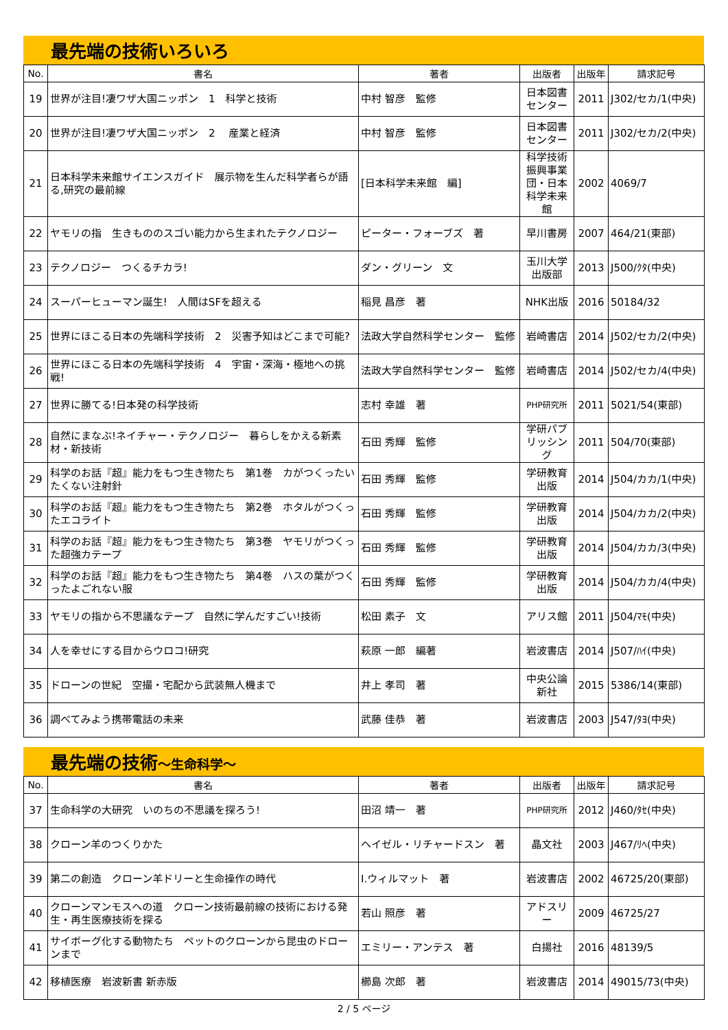最先端の技術いろいろ
| No. | 書名 | 著者 | 出版者 | 出版年 | 請求記号 |
| --- | --- | --- | --- | --- | --- |
| 19 | 世界が注目!凄ワザ大国ニッポン 1 科学と技術 | 中村 智彦 監修 | 日本図書センター | 2011 | J302/セカ/1(中央) |
| 20 | 世界が注目!凄ワザ大国ニッポン 2 産業と経済 | 中村 智彦 監修 | 日本図書センター | 2011 | J302/セカ/2(中央) |
| 21 | 日本科学未来館サイエンスガイド 展示物を生んだ科学者らが語る,研究の最前線 | [日本科学未来館 編] | 科学技術振興事業団・日本科学未来館 | 2002 | 4069/7 |
| 22 | ヤモリの指 生きもののスゴい能力から生まれたテクノロジー | ピーター・フォーブズ 著 | 早川書房 | 2007 | 464/21(東部) |
| 23 | テクノロジー つくるチカラ! | ダン・グリーン 文 | 玉川大学出版部 | 2013 | J500/ｸﾀ(中央) |
| 24 | スーパーヒューマン誕生! 人間はSFを超える | 稲見 昌彦 著 | NHK出版 | 2016 | 50184/32 |
| 25 | 世界にほこる日本の先端科学技術 2 災害予知はどこまで可能? | 法政大学自然科学センター 監修 | 岩崎書店 | 2014 | J502/セカ/2(中央) |
| 26 | 世界にほこる日本の先端科学技術 4 宇宙・深海・極地への挑戦! | 法政大学自然科学センター 監修 | 岩崎書店 | 2014 | J502/セカ/4(中央) |
| 27 | 世界に勝てる!日本発の科学技術 | 志村 幸雄 著 | PHP研究所 | 2011 | 5021/54(東部) |
| 28 | 自然にまなぶ!ネイチャー・テクノロジー 暮らしをかえる新素材・新技術 | 石田 秀輝 監修 | 学研パブリッシング | 2011 | 504/70(東部) |
| 29 | 科学のお話『超』能力をもつ生き物たち 第1巻 カがつくったいたくない注射針 | 石田 秀輝 監修 | 学研教育出版 | 2014 | J504/カカ/1(中央) |
| 30 | 科学のお話『超』能力をもつ生き物たち 第2巻 ホタルがつくったエコライト | 石田 秀輝 監修 | 学研教育出版 | 2014 | J504/カカ/2(中央) |
| 31 | 科学のお話『超』能力をもつ生き物たち 第3巻 ヤモリがつくった超強カテープ | 石田 秀輝 監修 | 学研教育出版 | 2014 | J504/カカ/3(中央) |
| 32 | 科学のお話『超』能力をもつ生き物たち 第4巻 ハスの葉がつくったよごれない服 | 石田 秀輝 監修 | 学研教育出版 | 2014 | J504/カカ/4(中央) |
| 33 | ヤモリの指から不思議なテープ 自然に学んだすごい!技術 | 松田 素子 文 | アリス館 | 2011 | J504/ﾏﾓ(中央) |
| 34 | 人を幸せにする目からウロコ!研究 | 萩原 一郎 編著 | 岩波書店 | 2014 | J507/ﾊｲ(中央) |
| 35 | ドローンの世紀 空撮・宅配から武装無人機まで | 井上 孝司 著 | 中央公論新社 | 2015 | 5386/14(東部) |
| 36 | 調べてみよう携帯電話の未来 | 武藤 佳恭 著 | 岩波書店 | 2003 | J547/ﾀﾖ(中央) |
最先端の技術～生命科学～
| No. | 書名 | 著者 | 出版者 | 出版年 | 請求記号 |
| --- | --- | --- | --- | --- | --- |
| 37 | 生命科学の大研究 いのちの不思議を探ろう! | 田沼 靖一 著 | PHP研究所 | 2012 | J460/ﾀｾ(中央) |
| 38 | クローン羊のつくりかた | ヘイゼル・リチャードスン 著 | 晶文社 | 2003 | J467/ﾘﾍ(中央) |
| 39 | 第二の創造 クローン羊ドリーと生命操作の時代 | I.ウィルマット 著 | 岩波書店 | 2002 | 46725/20(東部) |
| 40 | クローンマンモスへの道 クローン技術最前線の技術における発生・再生医療技術を探る | 若山 照彦 著 | アドスリー | 2009 | 46725/27 |
| 41 | サイボーグ化する動物たち ペットのクローンから昆虫のドローンまで | エミリー・アンテス 著 | 白揚社 | 2016 | 48139/5 |
| 42 | 移植医療 岩波新書 新赤版 | 櫛島 次郎 著 | 岩波書店 | 2014 | 49015/73(中央) |
2 / 5 ページ